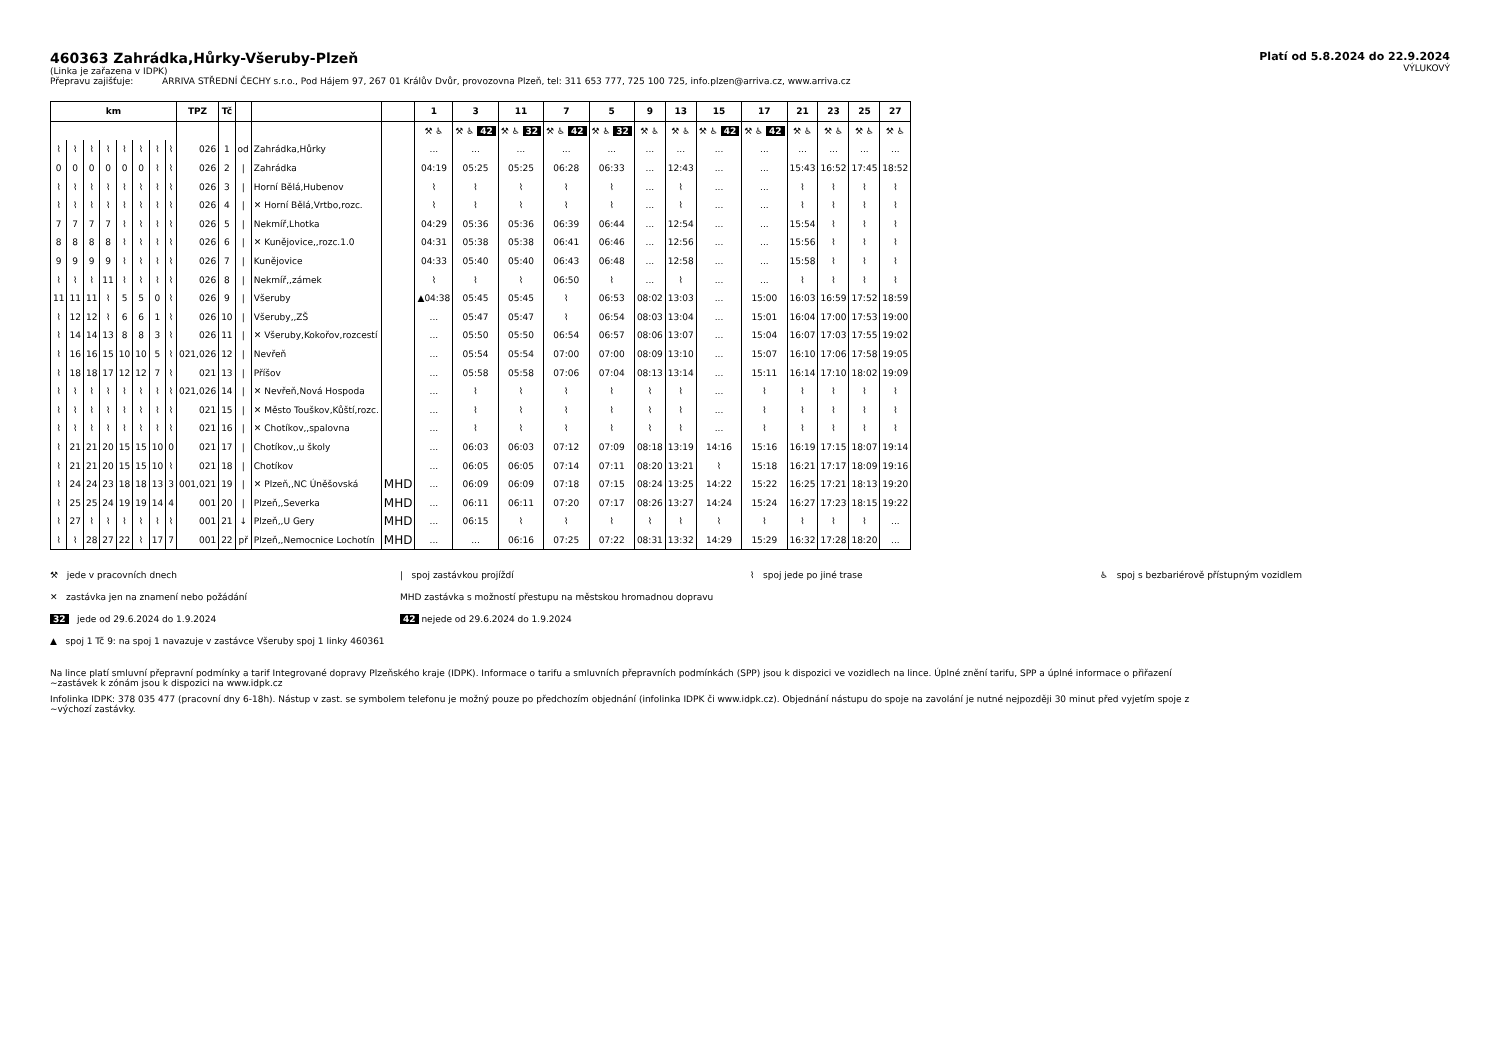460363 Zahrádka,Hůrky-Všeruby-Plzeň
(Linka je zařazena v IDPK)
Přepravu zajišťuje: ARRIVA STŘEDNÍ ČECHY s.r.o., Pod Hájem 97, 267 01 Králův Dvůr, provozovna Plzeň, tel: 311 653 777, 725 100 725, info.plzen@arriva.cz, www.arriva.cz
Platí od 5.8.2024 do 22.9.2024
VÝLUKOVÝ
| km | | | | | | | | TPZ | Tč | | | | 1 | 3 | 11 | 7 | 5 | 9 | 13 | 15 | 17 | 21 | 23 | 25 | 27 |
| --- | --- | --- | --- | --- | --- | --- | --- | --- | --- | --- | --- | --- | --- | --- | --- | --- | --- | --- | --- | --- | --- | --- | --- | --- | --- |
| | | | | | | | | | | | | | ⚒ ♿ | ⚒ ♿ 42 | ⚒ ♿ 32 | ⚒ ♿ 42 | ⚒ ♿ 32 | ⚒ ♿ | ⚒ ♿ | ⚒ ♿ 42 | ⚒ ♿ 42 | ⚒ ♿ | ⚒ ♿ | ⚒ ♿ | ⚒ ♿ |
| ⌇ | ⌇ | ⌇ | ⌇ | ⌇ | ⌇ | ⌇ | ⌇ | 026 | 1 | od | Zahrádka,Hůrky | | ... | ... | ... | ... | ... | ... | ... | ... | ... | ... | ... | ... | ... |
| 0 | 0 | 0 | 0 | 0 | 0 | ⌇ | ⌇ | 026 | 2 | / | Zahrádka | | 04:19 | 05:25 | 05:25 | 06:28 | 06:33 | ... | 12:43 | ... | ... | 15:43 | 16:52 | 17:45 | 18:52 |
| ⌇ | ⌇ | ⌇ | ⌇ | ⌇ | ⌇ | ⌇ | ⌇ | 026 | 3 | / | Horní Bělá,Hubenov | | ⌇ | ⌇ | ⌇ | ⌇ | ⌇ | ... | ⌇ | ... | ... | ⌇ | ⌇ | ⌇ | ⌇ |
| ⌇ | ⌇ | ⌇ | ⌇ | ⌇ | ⌇ | ⌇ | ⌇ | 026 | 4 | / | ✕ Horní Bělá,Vrtbo,rozc. | | ⌇ | ⌇ | ⌇ | ⌇ | ⌇ | ... | ⌇ | ... | ... | ⌇ | ⌇ | ⌇ | ⌇ |
| 7 | 7 | 7 | 7 | ⌇ | ⌇ | ⌇ | ⌇ | 026 | 5 | / | Nekmíř,Lhotka | | 04:29 | 05:36 | 05:36 | 06:39 | 06:44 | ... | 12:54 | ... | ... | 15:54 | ⌇ | ⌇ | ⌇ |
| 8 | 8 | 8 | 8 | ⌇ | ⌇ | ⌇ | ⌇ | 026 | 6 | / | ✕ Kunějovice,,rozc.1.0 | | 04:31 | 05:38 | 05:38 | 06:41 | 06:46 | ... | 12:56 | ... | ... | 15:56 | ⌇ | ⌇ | ⌇ |
| 9 | 9 | 9 | 9 | ⌇ | ⌇ | ⌇ | ⌇ | 026 | 7 | / | Kunějovice | | 04:33 | 05:40 | 05:40 | 06:43 | 06:48 | ... | 12:58 | ... | ... | 15:58 | ⌇ | ⌇ | ⌇ |
| ⌇ | ⌇ | ⌇ | 11 | ⌇ | ⌇ | ⌇ | ⌇ | 026 | 8 | / | Nekmíř,,zámek | | ⌇ | ⌇ | ⌇ | 06:50 | ⌇ | ... | ⌇ | ... | ... | ⌇ | ⌇ | ⌇ | ⌇ |
| 11 | 11 | 11 | ⌇ | 5 | 5 | 0 | ⌇ | 026 | 9 | / | Všeruby | | ▲04:38 | 05:45 | 05:45 | ⌇ | 06:53 | 08:02 | 13:03 | ... | 15:00 | 16:03 | 16:59 | 17:52 | 18:59 |
| ⌇ | 12 | 12 | ⌇ | 6 | 6 | 1 | ⌇ | 026 | 10 | / | Všeruby,,ZŠ | | ... | 05:47 | 05:47 | ⌇ | 06:54 | 08:03 | 13:04 | ... | 15:01 | 16:04 | 17:00 | 17:53 | 19:00 |
| ⌇ | 14 | 14 | 13 | 8 | 8 | 3 | ⌇ | 026 | 11 | / | ✕ Všeruby,Kokořov,rozcestí | | ... | 05:50 | 05:50 | 06:54 | 06:57 | 08:06 | 13:07 | ... | 15:04 | 16:07 | 17:03 | 17:55 | 19:02 |
| ⌇ | 16 | 16 | 15 | 10 | 10 | 5 | ⌇ | 021,026 | 12 | / | Nevřeň | | ... | 05:54 | 05:54 | 07:00 | 07:00 | 08:09 | 13:10 | ... | 15:07 | 16:10 | 17:06 | 17:58 | 19:05 |
| ⌇ | 18 | 18 | 17 | 12 | 12 | 7 | ⌇ | 021 | 13 | / | Příšov | | ... | 05:58 | 05:58 | 07:06 | 07:04 | 08:13 | 13:14 | ... | 15:11 | 16:14 | 17:10 | 18:02 | 19:09 |
| ⌇ | ⌇ | ⌇ | ⌇ | ⌇ | ⌇ | ⌇ | ⌇ | 021,026 | 14 | / | ✕ Nevřeň,Nová Hospoda | | ... | ⌇ | ⌇ | ⌇ | ⌇ | ⌇ | ⌇ | ... | ⌇ | ⌇ | ⌇ | ⌇ | ⌇ |
| ⌇ | ⌇ | ⌇ | ⌇ | ⌇ | ⌇ | ⌇ | ⌇ | 021 | 15 | / | ✕ Město Touškov,Kůští,rozc. | | ... | ⌇ | ⌇ | ⌇ | ⌇ | ⌇ | ⌇ | ... | ⌇ | ⌇ | ⌇ | ⌇ | ⌇ |
| ⌇ | ⌇ | ⌇ | ⌇ | ⌇ | ⌇ | ⌇ | ⌇ | 021 | 16 | / | ✕ Chotíkov,,spalovna | | ... | ⌇ | ⌇ | ⌇ | ⌇ | ⌇ | ⌇ | ... | ⌇ | ⌇ | ⌇ | ⌇ | ⌇ |
| ⌇ | 21 | 21 | 20 | 15 | 15 | 10 | 0 | 021 | 17 | / | Chotíkov,,u školy | | ... | 06:03 | 06:03 | 07:12 | 07:09 | 08:18 | 13:19 | 14:16 | 15:16 | 16:19 | 17:15 | 18:07 | 19:14 |
| ⌇ | 21 | 21 | 20 | 15 | 15 | 10 | ⌇ | 021 | 18 | / | Chotíkov | | ... | 06:05 | 06:05 | 07:14 | 07:11 | 08:20 | 13:21 | ⌇ | 15:18 | 16:21 | 17:17 | 18:09 | 19:16 |
| ⌇ | 24 | 24 | 23 | 18 | 18 | 13 | 3 | 001,021 | 19 | / | ✕ Plzeň,,NC Úněšovská | MHD | ... | 06:09 | 06:09 | 07:18 | 07:15 | 08:24 | 13:25 | 14:22 | 15:22 | 16:25 | 17:21 | 18:13 | 19:20 |
| ⌇ | 25 | 25 | 24 | 19 | 19 | 14 | 4 | 001 | 20 | / | Plzeň,,Severka | MHD | ... | 06:11 | 06:11 | 07:20 | 07:17 | 08:26 | 13:27 | 14:24 | 15:24 | 16:27 | 17:23 | 18:15 | 19:22 |
| ⌇ | 27 | ⌇ | ⌇ | ⌇ | ⌇ | ⌇ | ⌇ | 001 | 21 | ↓ | Plzeň,,U Gery | MHD | ... | 06:15 | ⌇ | ⌇ | ⌇ | ⌇ | ⌇ | ⌇ | ⌇ | ⌇ | ⌇ | ⌇ | ... |
| ⌇ | ⌇ | 28 | 27 | 22 | ⌇ | 17 | 7 | 001 | 22 | př | Plzeň,,Nemocnice Lochotín | MHD | ... | ... | 06:16 | 07:25 | 07:22 | 08:31 | 13:32 | 14:29 | 15:29 | 16:32 | 17:28 | 18:20 | ... |
⚒ jede v pracovních dnech
| spoj zastávkou projíždí
⌇ spoj jede po jiné trase
♿ spoj s bezbariérově přístupným vozidlem
✕ zastávka jen na znamení nebo požádání
MHD zastávka s možností přestupu na městskou hromadnou dopravu
32 jede od 29.6.2024 do 1.9.2024
42 nejede od 29.6.2024 do 1.9.2024
▲ spoj 1 Tč 9: na spoj 1 navazuje v zastávce Všeruby spoj 1 linky 460361
Na lince platí smluvní přepravní podmínky a tarif Integrované dopravy Plzeňského kraje (IDPK). Informace o tarifu a smluvních přepravních podmínkách (SPP) jsou k dispozici ve vozidlech na lince. Úplné znění tarifu, SPP a úplné informace o přiřazení
~zastávek k zónám jsou k dispozici na www.idpk.cz
Infolinka IDPK: 378 035 477 (pracovní dny 6-18h). Nástup v zast. se symbolem telefonu je možný pouze po předchozím objednání (infolinka IDPK či www.idpk.cz). Objednání nástupu do spoje na zavolání je nutné nejpozději 30 minut před vyjetím spoje z
~výchozí zastávky.